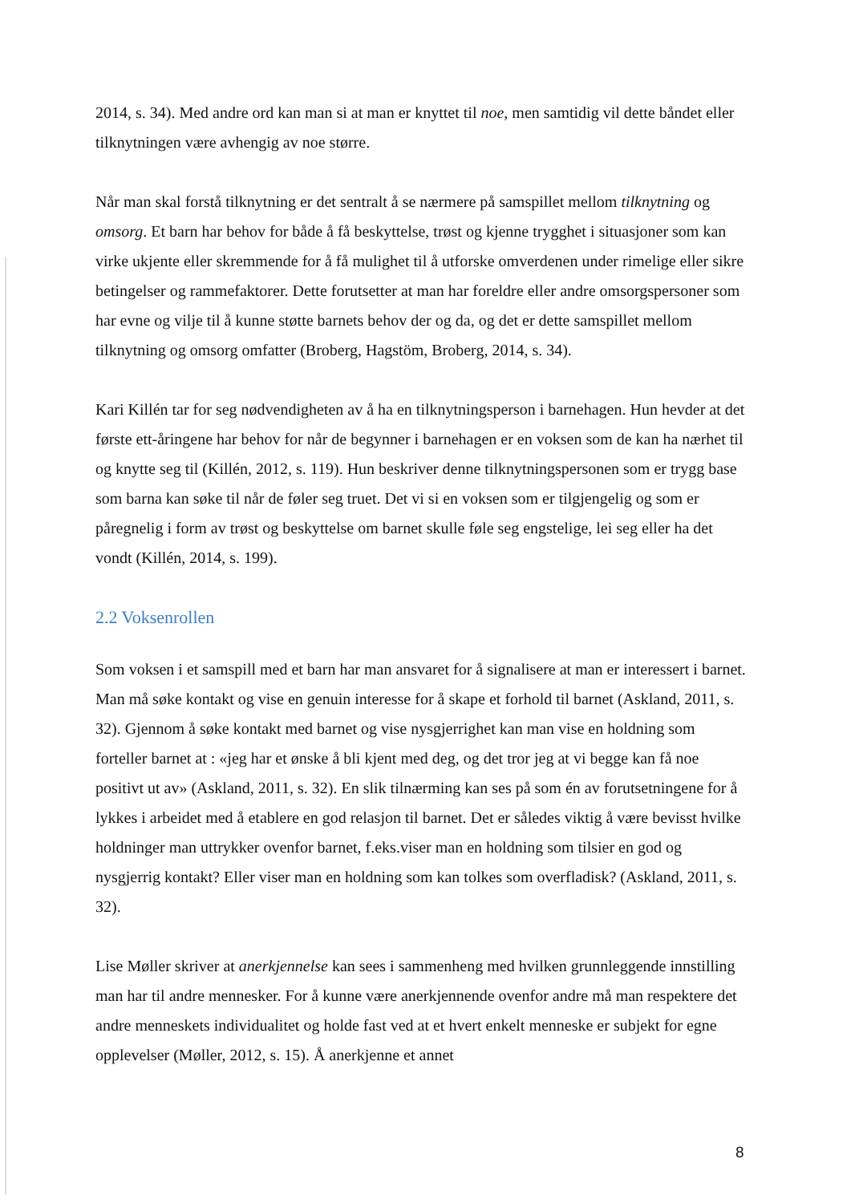2014, s. 34). Med andre ord kan man si at man er knyttet til noe, men samtidig vil dette båndet eller tilknytningen være avhengig av noe større.
Når man skal forstå tilknytning er det sentralt å se nærmere på samspillet mellom tilknytning og omsorg. Et barn har behov for både å få beskyttelse, trøst og kjenne trygghet i situasjoner som kan virke ukjente eller skremmende for å få mulighet til å utforske omverdenen under rimelige eller sikre betingelser og rammefaktorer. Dette forutsetter at man har foreldre eller andre omsorgspersoner som har evne og vilje til å kunne støtte barnets behov der og da, og det er dette samspillet mellom tilknytning og omsorg omfatter (Broberg, Hagstöm, Broberg, 2014, s. 34).
Kari Killén tar for seg nødvendigheten av å ha en tilknytningsperson i barnehagen. Hun hevder at det første ett-åringene har behov for når de begynner i barnehagen er en voksen som de kan ha nærhet til og knytte seg til (Killén, 2012, s. 119). Hun beskriver denne tilknytningspersonen som er trygg base som barna kan søke til når de føler seg truet. Det vi si en voksen som er tilgjengelig og som er påregnelig i form av trøst og beskyttelse om barnet skulle føle seg engstelige, lei seg eller ha det vondt (Killén, 2014, s. 199).
2.2 Voksenrollen
Som voksen i et samspill med et barn har man ansvaret for å signalisere at man er interessert i barnet. Man må søke kontakt og vise en genuin interesse for å skape et forhold til barnet (Askland, 2011, s. 32). Gjennom å søke kontakt med barnet og vise nysgjerrighet kan man vise en holdning som forteller barnet at : «jeg har et ønske å bli kjent med deg, og det tror jeg at vi begge kan få noe positivt ut av» (Askland, 2011, s. 32). En slik tilnærming kan ses på som én av forutsetningene for å lykkes i arbeidet med å etablere en god relasjon til barnet. Det er således viktig å være bevisst hvilke holdninger man uttrykker ovenfor barnet, f.eks.viser man en holdning som tilsier en god og nysgjerrig kontakt? Eller viser man en holdning som kan tolkes som overfladisk? (Askland, 2011, s. 32).
Lise Møller skriver at anerkjennelse kan sees i sammenheng med hvilken grunnleggende innstilling man har til andre mennesker. For å kunne være anerkjennende ovenfor andre må man respektere det andre menneskets individualitet og holde fast ved at et hvert enkelt menneske er subjekt for egne opplevelser (Møller, 2012, s. 15). Å anerkjenne et annet
8